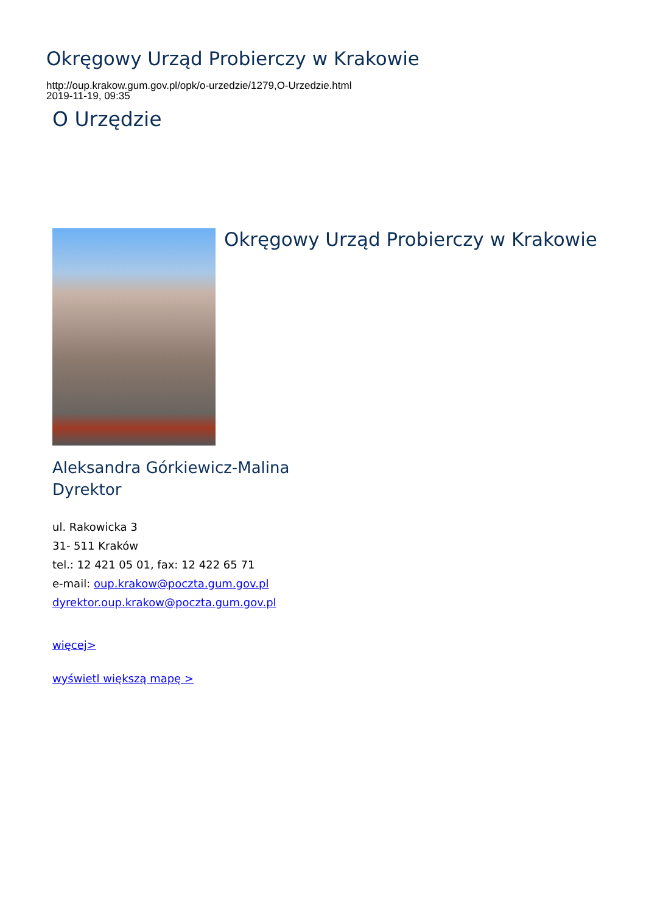Okręgowy Urząd Probierczy w Krakowie
http://oup.krakow.gum.gov.pl/opk/o-urzedzie/1279,O-Urzedzie.html
2019-11-19, 09:35
O Urzędzie
Okręgowy Urząd Probierczy w Krakowie
Aleksandra Górkiewicz-Malina
Dyrektor
ul. Rakowicka 3
31- 511 Kraków
tel.: 12 421 05 01, fax: 12 422 65 71
e-mail: oup.krakow@poczta.gum.gov.pl
dyrektor.oup.krakow@poczta.gum.gov.pl
więcej>
wyświetl większą mapę >